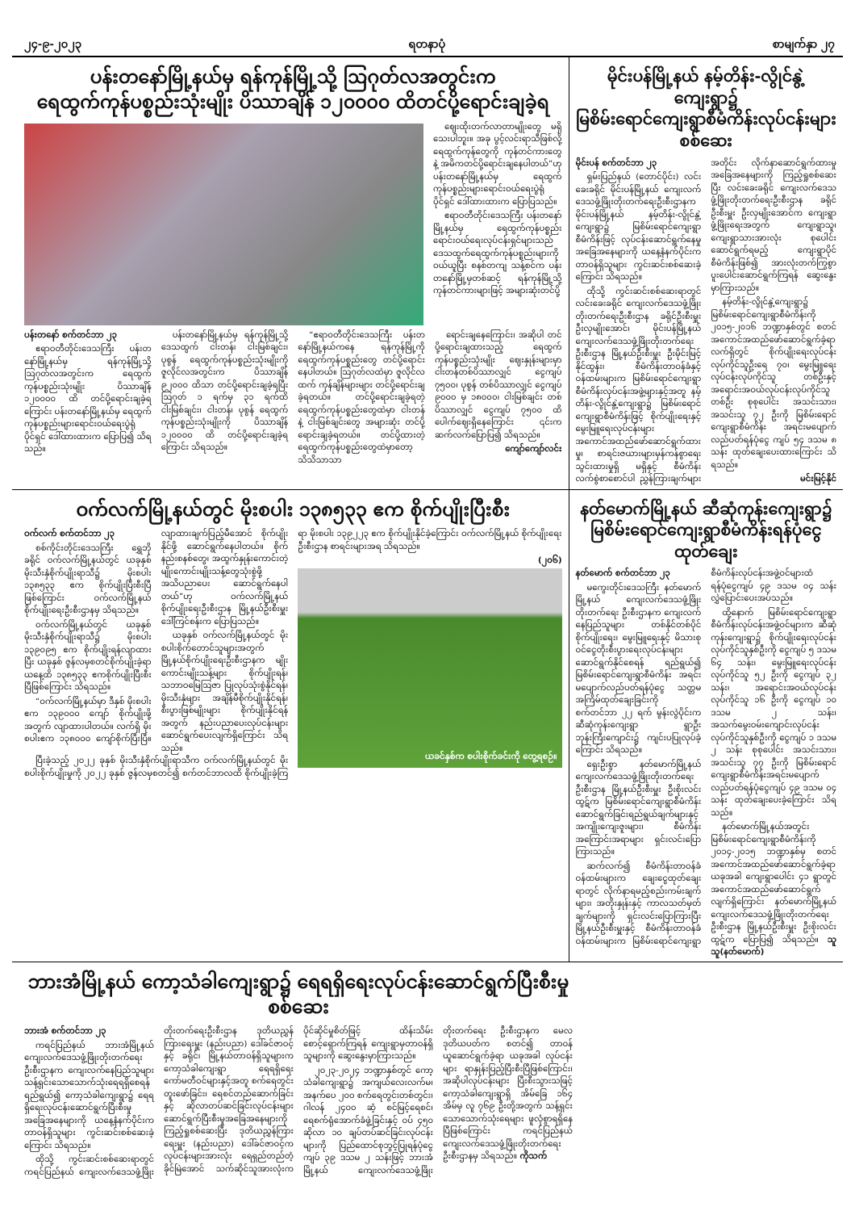၂၄-၉-၂၀၂၃ ရတနာပုံ စာမျက်နှာ ၂၇
ပန်းတနော်မြို့နယ်မှ ရန်ကုန်မြို့သို့ ဩဂုတ်လအတွင်းက
ရေထွက်ကုန်ပစ္စည်းသုံးမျိုး ပိဿာချိန် ၁၂၀၀၀၀ ထိတင်ပို့ရောင်းချခဲ့ရ
ဈေးထိုးတက်လာတာမျိုးတွေ မရှိသေးပါဘူး။ အခု ပွင့်လင်းရာသီဖြစ်လို့ ရေထွက်ကုန်တွေကို ကုန်တင်ကားတွေနဲ့ အမိကတင်ပို့ရောင်းချနေပါတယ်”ဟု ပန်းတနော်မြို့နယ်မှ ရေထွက်ကုန်ပစ္စည်းများရောင်းဝယ်ရေးပွဲရုံပိုင်ရှင် ဒေါ်ထားထားက ပြောပြသည်။
ဧရာဝတီတိုင်းဒေသကြီး ပန်းတနော်မြို့နယ်မှ ရေထွက်ကုန်ပစ္စည်းရောင်းဝယ်ရေးလုပ်ငန်းရှင်များသည် ဒေသထွက်ရေထွက်ကုန်ပစ္စည်းများကိုဝယ်ယူပြီး စနစ်တကျ သန့်စင်က ပန်းတနော်မြို့မှတစ်ဆင့် ရန်ကုန်မြို့သို့ ကုန်တင်ကားများဖြင့် အများဆုံးတင်ပို့
ပန်းတနော် စက်တင်ဘာ ၂၃
ဧရာဝတီတိုင်းဒေသကြီး ပန်းတနော်မြို့နယ်မှ ရန်ကုန်မြို့သို့ ဩဂုတ်လအတွင်းက ရေထွက်ကုန်ပစ္စည်းသုံးမျိုး ပိဿာချိန် ၁၂၀၀၀၀ ထိ တင်ပို့ရောင်းချခဲ့ရကြောင်း ပန်းတနော်မြို့နယ်မှ ရေထွက်ကုန်ပစ္စည်းများရောင်းဝယ်ရေးပွဲရုံပိုင်ရှင် ဒေါ်ထားထားက ပြောပြ၍ သိရသည်။
ပန်းတနော်မြို့နယ်မှ ရန်ကုန်မြို့သို့ ဒေသထွက် ငါးတန်၊ ငါးမြစ်ချင်း၊ ပုစွန် ရေထွက်ကုန်ပစ္စည်းသုံးမျိုးကို ဇူလိုင်လအတွင်းက ပိဿာချိန် ၉၂၀၀၀ ထိသာ တင်ပို့ရောင်းချခဲ့ရပြီး ဩဂုတ် ၁ ရက်မှ ၃၁ ရက်ထိ ငါးမြစ်ချင်း၊ ငါးတန်၊ ပုစွန် ရေထွက်ကုန်ပစ္စည်းသုံးမျိုးကို ပိဿာချိန် ၁၂၀၀၀၀ ထိ တင်ပို့ရောင်းချခဲ့ရကြောင်း သိရသည်။
“ဧရာဝတီတိုင်းဒေသကြီး ပန်းတနော်မြို့နယ်ကနေ ရန်ကုန်မြို့ကို ရေထွက်ကုန်ပစ္စည်းတွေ တင်ပို့ရောင်းနေပါတယ်။ ဩဂုတ်လထဲမှာ ဇူလိုင်လထက် ကုန်ချိန်များများ တင်ပို့ရောင်းချခဲ့ရတယ်။ တင်ပို့ရောင်းချခဲ့ရတဲ့ ရေထွက်ကုန်ပစ္စည်းတွေထဲမှာ ငါးတန်နဲ့ ငါးမြစ်ချင်းတွေ အများဆုံး တင်ပို့ရောင်းချခဲ့ရတယ်။ တင်ပို့ထားတဲ့ ရေထွက်ကုန်ပစ္စည်းတွေထဲမှာတော့ သိသိသာသာ
ရောင်းချနေကြောင်း၊ အဆိုပါ တင်ပို့ရောင်းချထားသည့် ရေထွက်ကုန်ပစ္စည်းသုံးမျိုး ဈေးနှုန်းများမှာ ငါးတန်တစ်ပိဿာလျှင် ငွေကျပ် ၇၅၀၀၊ ပုစွန် တစ်ပိဿာလျှင် ငွေကျပ် ၉၀၀၀ မှ ၁၈၀၀၀၊ ငါးမြစ်ချင်း တစ်ပိဿာလျှင် ငွေကျပ် ၇၅၀၀ ထိ ပေါက်ဈေးရှိနေကြောင်း ၎င်းက ဆက်လက်ပြောပြ၍ သိရသည်။
ကျော်ကျော်လင်း
မိုင်းပန်မြို့နယ် နမ့်တိန်း-လွိုင်နွဲ့ ကျေးရွာ၌
မြစိမ်းရောင်ကျေးရွာစီမံကိန်းလုပ်ငန်းများ စစ်ဆေး
မိုင်းပန် စက်တင်ဘာ ၂၃
ရှမ်းပြည်နယ် (တောင်ပိုင်း) လင်းခေးခရိုင် မိုင်းပန်မြို့နယ် ကျေးလက်ဒေသဖွံ့ဖြိုးတိုးတက်ရေးဦးစီးဌာနက မိုင်းပန်မြို့နယ် နမ့်တိန်း-လွိုင်နွဲ့ကျေးရွာ၌ မြစိမ်းရောင်ကျေးရွာစီမံကိန်းဖြင့် လုပ်ငန်းဆောင်ရွက်နေမှု အခြေအနေများကို ယနေ့နံနက်ပိုင်းက တာဝန်ရှိသူများ ကွင်းဆင်းစစ်ဆေးခဲ့ကြောင်း သိရသည်။
ထိုသို့ ကွင်းဆင်းစစ်ဆေးရာတွင် လင်းခေးခရိုင် ကျေးလက်ဒေသဖွံ့ဖြိုးတိုးတက်ရေးဦးစီးဌာန ခရိုင်ဦးစီးမှူး ဦးလှမျိုးအောင်၊ မိုင်းပန်မြို့နယ် ကျေးလက်ဒေသဖွံ့ဖြိုးတိုးတက်ရေးဦးစီးဌာန မြို့နယ်ဦးစီးမှူး ဦးမိုင်းမြင့်နိုင်ထွန်း၊ စီမံကိန်းတာဝန်ခံနှင့် ဝန်ထမ်းများက မြစိမ်းရောင်ကျေးရွာစီမံကိန်းလုပ်ငန်းအဖွဲ့များနှင့်အတူ နမ့်တိန်း-လွိုင်နွဲ့ကျေးရွာ၌ မြစိမ်းရောင်ကျေးရွာစီမံကိန်းဖြင့် စိုက်ပျိုးရေးနှင့် မွေးမြူရေးလုပ်ငန်းများ အကောင်အထည်ဖော်ဆောင်ရွက်ထားမှု၊ စာရင်းဇယားများမှန်ကန်စွာရေးသွင်းထားမှုရှိ မရှိနှင့် စီမံကိန်းလက်စွဲစာစောင်ပါ ညွှန်ကြားချက်များအတိုင်း လိုက်နာဆောင်ရွက်ထားမှုအခြေအနေများကို ကြည့်ရှုစစ်ဆေးပြီး လင်းခေးခရိုင် ကျေးလက်ဒေသဖွံ့ဖြိုးတိုးတက်ရေးဦးစီးဌာန ခရိုင်ဦးစီးမှူး ဦးလှမျိုးအောင်က ကျေးရွာဖွံ့ဖြိုးရေးအတွက် ကျေးရွာသူ၊ ကျေးရွာသားအားလုံး စုပေါင်းဆောင်ရွက်ရမည့် ကျေးရွာပိုင်စီမံကိန်းဖြစ်၍ အားလုံးတက်ကြွစွာ ပူးပေါင်းဆောင်ရွက်ကြရန် ဆွေးနွေးမှာကြားသည်။
နမ့်တိန်း-လွိုင်နွဲ့ကျေးရွာ၌ မြစိမ်းရောင်ကျေးရွာစီမံကိန်းကို ၂၀၁၅-၂၀၁၆ ဘဏ္ဍာနှစ်တွင် စတင်အကောင်အထည်ဖော်ဆောင်ရွက်ခဲ့ရာ လက်ရှိတွင် စိုက်ပျိုးရေးလုပ်ငန်းလုပ်ကိုင်သူဦးရေ ၇၀၊ မွေးမြူရေးလုပ်ငန်းလုပ်ကိုင်သူ တစ်ဦးနှင့် အရောင်းအဝယ်လုပ်ငန်းလုပ်ကိုင်သူတစ်ဦး စုစုပေါင်း အသင်းသား၊ အသင်းသူ ၇၂ ဦးကို မြစိမ်းရောင်ကျေးရွာစီမံကိန်း အရင်းမပျောက်လည်ပတ်ရန်ပုံငွေ ကျပ် ၅၄ ဒသမ ၈ သန်း ထုတ်ချေးပေးထားကြောင်း သိရသည်။
မင်းမြင့်နိုင်
ဝက်လက်မြို့နယ်တွင် မိုးစပါး ၁၃၈၅၃၃ ဧက စိုက်ပျိုးပြီးစီး
ဝက်လက် စက်တင်ဘာ ၂၃
စစ်ကိုင်းတိုင်းဒေသကြီး ရွှေဘိုခရိုင် ဝက်လက်မြို့နယ်တွင် ယခုနှစ် မိုးသီးနှံစိုက်ပျိုးရာသီ၌ မိုးစပါး ၁၃၈၅၃၃ ဧက စိုက်ပျိုးပြီးစီးပြီဖြစ်ကြောင်း ဝက်လက်မြို့နယ် စိုက်ပျိုးရေးဦးစီးဌာနမှ သိရသည်။
ဝက်လက်မြို့နယ်တွင် ယခုနှစ် မိုးသီးနှံစိုက်ပျိုးရာသီ၌ မိုးစပါး ၁၃၉၀၉၅ ဧက စိုက်ပျိုးရန်လျာထားပြီး ယခုနှစ် ဇွန်လမှစတင်စိုက်ပျိုးခဲ့ရာ ယနေ့ထိ ၁၃၈၅၃၃ ဧကစိုက်ပျိုးပြီးစီးပြီဖြစ်ကြောင်း သိရသည်။
“ဝက်လက်မြို့နယ်မှာ ဒီနှစ် မိုးစပါးဧက ၁၃၉၀၀၀ ကျော် စိုက်ပျိုးဖို့အတွက် လျာထားပါတယ်။ လက်ရှိ မိုးစပါးဧက ၁၃၈၀၀၀ ကျော်စိုက်ပြီးပြီ။ လျာထားချက်ပြည့်မီအောင် စိုက်ပျိုးနိုင်ဖို့ ဆောင်ရွက်နေပါတယ်။ စိုက်နည်းစနစ်တွေ၊ အထွက်နှုန်းကောင်းတဲ့ မျိုးကောင်းမျိုးသန့်တွေသုံးစွဲဖို့ အသိပညာပေး ဆောင်ရွက်နေပါတယ်”ဟု ဝက်လက်မြို့နယ် စိုက်ပျိုးရေးဦးစီးဌာန မြို့နယ်ဦးစီးမှူး ဒေါ်ကြင်စန်းက ပြောပြသည်။
ယခုနှစ် ဝက်လက်မြို့နယ်တွင် မိုးစပါးစိုက်တောင်သူများအတွက် မြို့နယ်စိုက်ပျိုးရေးဦးစီးဌာနက မျိုးကောင်းမျိုးသန့်များ စိုက်ပျိုးရန်၊ သဘာဝမြေဩဇာ ပြုလုပ်သုံးစွဲနိုင်ရန်၊ မိုးသီးနှံများ အချိန်မီစိုက်ပျိုးနိုင်ရန်၊ စီးပွားဖြစ်မျိုးများ စိုက်ပျိုးနိုင်ရန်အတွက် နည်းပညာပေးလုပ်ငန်းများ ဆောင်ရွက်ပေးလျက်ရှိကြောင်း သိရသည်။
ပြီးခဲ့သည့် ၂၀၂၂ ခုနှစ် မိုးသီးနှံစိုက်ပျိုးရာသီက ဝက်လက်မြို့နယ်တွင် မိုးစပါးစိုက်ပျိုးမှုကို ၂၀၂၂ ခုနှစ် ဇွန်လမှစတင်၍ စက်တင်ဘာလထိ စိုက်ပျိုးခဲ့ကြရာ မိုးစပါး ၁၃၉၂၂၃ ဧက စိုက်ပျိုးနိုင်ခဲ့ကြောင်း ဝက်လက်မြို့နယ် စိုက်ပျိုးရေးဦးစီးဌာန စာရင်းများအရ သိရသည်။
(၂၀၆)
ယခင်နှစ်က စပါးစိုက်ခင်းကို တွေ့ရစဉ်။
နတ်မောက်မြို့နယ် ဆီဆုံကုန်းကျေးရွာ၌
မြစိမ်းရောင်ကျေးရွာစီမံကိန်းရန်ပုံငွေ ထုတ်ချေး
နတ်မောက် စက်တင်ဘာ ၂၃
မကွေးတိုင်းဒေသကြီး နတ်မောက်မြို့နယ် ကျေးလက်ဒေသဖွံ့ဖြိုးတိုးတက်ရေး ဦးစီးဌာနက ကျေးလက်နေပြည်သူများ တစ်နိုင်တစ်ပိုင် စိုက်ပျိုးရေး၊ မွေးမြူရေးနှင့် မိသားစုဝင်ငွေတိုးစီးပွားရေးလုပ်ငန်းများ ဆောင်ရွက်နိုင်စေရန် ရည်ရွယ်၍ မြစိမ်းရောင်ကျေးရွာစီမံကိန်း အရင်းမပျောက်လည်ပတ်ရန်ပုံငွေ သတ္တမအကြိမ်ထုတ်ချေးခြင်းကို စက်တင်ဘာ ၂၂ ရက် မွန်းလွဲပိုင်းက ဆီဆုံကုန်းကျေးရွာ ရွာဦးဘုန်းကြီးကျောင်း၌ ကျင်းပပြုလုပ်ခဲ့ကြောင်း သိရသည်။
ရှေးဦးစွာ နတ်မောက်မြို့နယ် ကျေးလက်ဒေသဖွံ့ဖြိုးတိုးတက်ရေး ဦးစီးဌာန မြို့နယ်ဦးစီးမှူး ဦးစိုးလင်းထွဋ်က မြစိမ်းရောင်ကျေးရွာစီမံကိန်းဆောင်ရွက်ခြင်းရည်ရွယ်ချက်များနှင့် အကျိုးကျေးဇူးများ၊ စီမံကိန်းအကြောင်းအရာများ ရှင်းလင်းပြောကြားသည်။
ဆက်လက်၍ စီမံကိန်းတာဝန်ခံဝန်ထမ်းများက ချေးငွေထုတ်ချေးရာတွင် လိုက်နာရမည့်စည်းကမ်းချက်များ၊ အတိုးနှုန်းနှင့် ကာလသတ်မှတ်ချက်များကို ရှင်းလင်းပြောကြားပြီး မြို့နယ်ဦးစီးမှူးနှင့် စီမံကိန်းတာဝန်ခံဝန်ထမ်းများက မြစိမ်းရောင်ကျေးရွာစီမံကိန်းလုပ်ငန်းအဖွဲ့ဝင်များထံ ရန်ပုံငွေကျပ် ၄၉ ဒသမ ၀၄ သန်း လွှဲပြောင်းပေးအပ်သည်။
ထို့နောက် မြစိမ်းရောင်ကျေးရွာစီမံကိန်းလုပ်ငန်းအဖွဲ့ဝင်များက ဆီဆုံကုန်းကျေးရွာ၌ စိုက်ပျိုးရေးလုပ်ငန်းလုပ်ကိုင်သူနှစ်ဦးကို ငွေကျပ် ၅ ဒသမ ၆၄ သန်း၊ မွေးမြူရေးလုပ်ငန်းလုပ်ကိုင်သူ ၅၂ ဦးကို ငွေကျပ် ၃၂ သန်း၊ အရောင်းအဝယ်လုပ်ငန်းလုပ်ကိုင်သူ ၁၆ ဦးကို ငွေကျပ် ၁၀ ဒသမ ၂ သန်း၊ အသက်မွေးဝမ်းကျောင်းလုပ်ငန်းလုပ်ကိုင်သူနှစ်ဦးကို ငွေကျပ် ၁ ဒသမ ၂ သန်း စုစုပေါင်း အသင်းသား၊ အသင်းသူ ၇၇ ဦးကို မြစိမ်းရောင်ကျေးရွာစီမံကိန်းအရင်းမပျောက်လည်ပတ်ရန်ပုံငွေကျပ် ၄၉ ဒသမ ၀၄ သန်း ထုတ်ချေးပေးခဲ့ကြောင်း သိရသည်။
နတ်မောက်မြို့နယ်အတွင်း မြစိမ်းရောင်ကျေးရွာစီမံကိန်းကို ၂၀၁၄-၂၀၁၅ ဘဏ္ဍာနှစ်မှ စတင်အကောင်အထည်ဖော်ဆောင်ရွက်ခဲ့ရာ ယခုအခါ ကျေးရွာပေါင်း ၄၁ ရွာတွင် အကောင်အထည်ဖော်ဆောင်ရွက်လျက်ရှိကြောင်း နတ်မောက်မြို့နယ် ကျေးလက်ဒေသဖွံ့ဖြိုးတိုးတက်ရေးဦးစီးဌာန မြို့နယ်ဦးစီးမှူး ဦးစိုးလင်းထွဋ်က ပြောပြ၍ သိရသည်။ သူသူ(နတ်မောက်)
ဘားအံမြို့နယ် ကော့သံခါကျေးရွာ၌ ရေရရှိရေးလုပ်ငန်းဆောင်ရွက်ပြီးစီးမှု စစ်ဆေး
ဘားအံ စက်တင်ဘာ ၂၃
ကရင်ပြည်နယ် ဘားအံမြို့နယ် ကျေးလက်ဒေသဖွံ့ဖြိုးတိုးတက်ရေးဦးစီးဌာနက ကျေးလက်နေပြည်သူများ သန့်ရှင်းသောသောက်သုံးရေရရှိစေရန်ရည်ရွယ်၍ ကော့သံခါကျေးရွာ၌ ရေရရှိရေးလုပ်ငန်းဆောင်ရွက်ပြီးစီးမှု အခြေအနေများကို ယနေ့နံနက်ပိုင်းက တာဝန်ရှိသူများ ကွင်းဆင်းစစ်ဆေးခဲ့ကြောင်း သိရသည်။
ထိုသို့ ကွင်းဆင်းစစ်ဆေးရာတွင် ကရင်ပြည်နယ် ကျေးလက်ဒေသဖွံ့ဖြိုးတိုးတက်ရေးဦးစီးဌာန ဒုတိယညွှန်ကြားရေးမှူး (နည်းပညာ) ဒေါ်ခင်ဇာဝင့်နှင့် ခရိုင်၊ မြို့နယ်တာဝန်ရှိသူများက ကော့သံခါကျေးရွာ ရေရရှိရေးကော်မတီဝင်များနှင့်အတူ စက်ရေတွင်းတူးဖော်ခြင်း၊ ရေစင်တည်ဆောက်ခြင်းနှင့် ဆိုလာတပ်ဆင်ခြင်းလုပ်ငန်းများ ဆောင်ရွက်ပြီးစီးမှုအခြေအနေများကို ကြည့်ရှုစစ်ဆေးပြီး ဒုတိယညွှန်ကြားရေးမှူး (နည်းပညာ) ဒေါ်ခင်ဇာဝင့်က လုပ်ငန်းများအားလုံး ရေရှည်တည်တံ့ခိုင်မြဲအောင် သက်ဆိုင်သူအားလုံးက ပိုင်ဆိုင်မှုစိတ်ဖြင့် ထိန်းသိမ်းစောင့်ရှောက်ကြရန် ကျေးရွာမှတာဝန်ရှိသူများကို ဆွေးနွေးမှာကြားသည်။
၂၀၂၃-၂၀၂၄ ဘဏ္ဍာနှစ်တွင် ကော့သံခါကျေးရွာ၌ အကျယ်လေးလက်မ၊ အနက်ပေ ၂၀၀ စက်ရေတွင်းတစ်တွင်း၊ ဂါလန် ၂၄၀၀ ဆံ့ စင်မြင့်ရေစင်၊ ရေစက်ရုံအောက်ခံဖွဲ့ခြင်းနှင့် ဝပ် ၄၅၀ ဆိုလာ ၁၀ ချပ်တပ်ဆင်ခြင်းလုပ်ငန်းများကို ပြည်ထောင်စုဘွင့်ပြုရန်ပုံငွေကျပ် ၃၉ ဒသမ ၂ သန်းဖြင့် ဘားအံမြို့နယ် ကျေးလက်ဒေသဖွံ့ဖြိုးတိုးတက်ရေး ဦးစီးဌာနက မေလဒုတိယပတ်က စတင်၍ တာဝန်ယူဆောင်ရွက်ခဲ့ရာ ယခုအခါ လုပ်ငန်းများ ရာနှုန်းပြည့်ပြီးစီးပြီဖြစ်ကြောင်း၊ အဆိုပါလုပ်ငန်းများ ပြီးစီးသွားသဖြင့် ကော့သံခါကျေးရွာရှိ အိမ်ခြေ ၁၆၄ အိမ်မှ လူ ၇၆၉ ဦးတို့အတွက် သန့်ရှင်းသောသောက်သုံးရေများ ဖူလုံစွာရရှိနေပြီဖြစ်ကြောင်း ကရင်ပြည်နယ် ကျေးလက်ဒေသဖွံ့ဖြိုးတိုးတက်ရေးဦးစီးဌာနမှ သိရသည်။ ကိုသက်